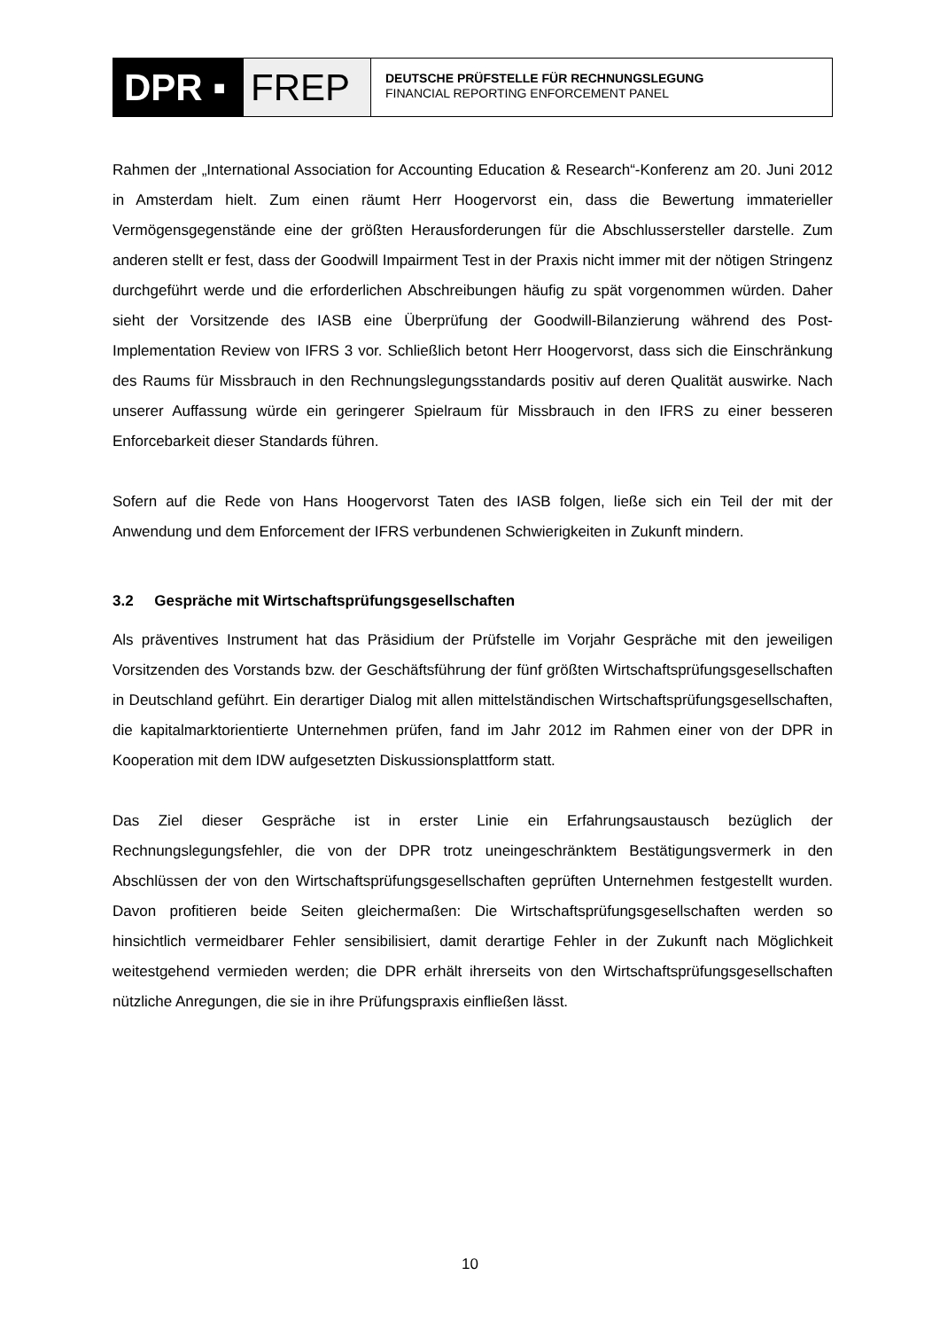DPR ▪ FREP
DEUTSCHE PRÜFSTELLE FÜR RECHNUNGSLEGUNG
FINANCIAL REPORTING ENFORCEMENT PANEL
Rahmen der „International Association for Accounting Education & Research“-Konferenz am 20. Juni 2012 in Amsterdam hielt. Zum einen räumt Herr Hoogervorst ein, dass die Bewertung immaterieller Vermögensgegenstände eine der größten Herausforderungen für die Abschlussersteller darstelle. Zum anderen stellt er fest, dass der Goodwill Impairment Test in der Praxis nicht immer mit der nötigen Stringenz durchgeführt werde und die erforderlichen Abschreibungen häufig zu spät vorgenommen würden. Daher sieht der Vorsitzende des IASB eine Überprüfung der Goodwill-Bilanzierung während des Post-Implementation Review von IFRS 3 vor. Schließlich betont Herr Hoogervorst, dass sich die Einschränkung des Raums für Missbrauch in den Rechnungslegungsstandards positiv auf deren Qualität auswirke. Nach unserer Auffassung würde ein geringerer Spielraum für Missbrauch in den IFRS zu einer besseren Enforcebarkeit dieser Standards führen.
Sofern auf die Rede von Hans Hoogervorst Taten des IASB folgen, ließe sich ein Teil der mit der Anwendung und dem Enforcement der IFRS verbundenen Schwierigkeiten in Zukunft mindern.
3.2 Gespräche mit Wirtschaftsprüfungsgesellschaften
Als präventives Instrument hat das Präsidium der Prüfstelle im Vorjahr Gespräche mit den jeweiligen Vorsitzenden des Vorstands bzw. der Geschäftsführung der fünf größten Wirtschaftsprüfungsgesellschaften in Deutschland geführt. Ein derartiger Dialog mit allen mittelständischen Wirtschaftsprüfungsgesellschaften, die kapitalmarktorientierte Unternehmen prüfen, fand im Jahr 2012 im Rahmen einer von der DPR in Kooperation mit dem IDW aufgesetzten Diskussionsplattform statt.
Das Ziel dieser Gespräche ist in erster Linie ein Erfahrungsaustausch bezüglich der Rechnungslegungsfehler, die von der DPR trotz uneingeschränktem Bestätigungsvermerk in den Abschlüssen der von den Wirtschaftsprüfungsgesellschaften geprüften Unternehmen festgestellt wurden. Davon profitieren beide Seiten gleichermaßen: Die Wirtschaftsprüfungsgesellschaften werden so hinsichtlich vermeidbarer Fehler sensibilisiert, damit derartige Fehler in der Zukunft nach Möglichkeit weitestgehend vermieden werden; die DPR erhält ihrerseits von den Wirtschaftsprüfungsgesellschaften nützliche Anregungen, die sie in ihre Prüfungspraxis einfließen lässt.
10